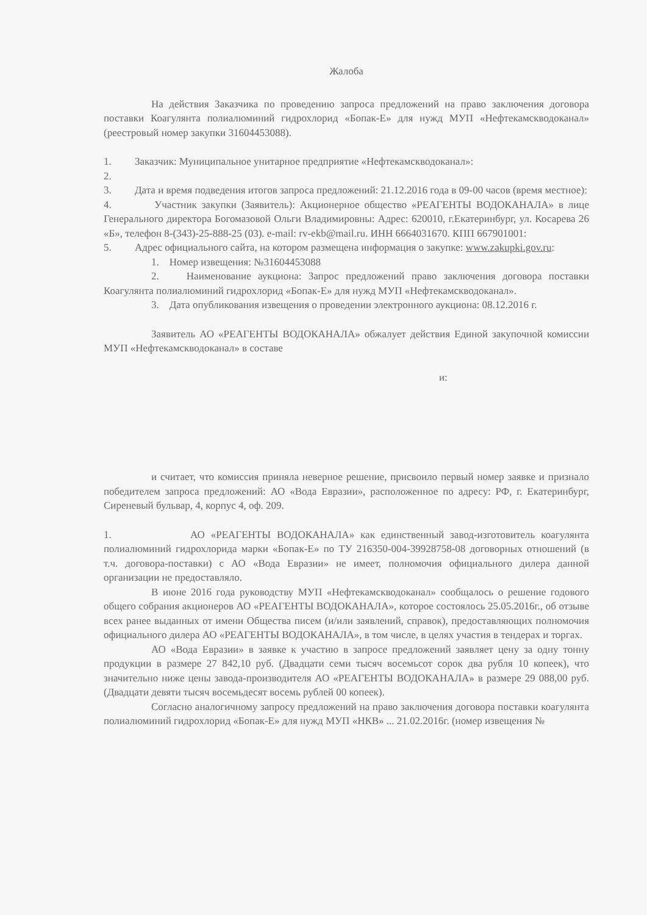Жалоба
На действия Заказчика по проведению запроса предложений на право заключения договора поставки Коагулянта полиалюминий гидрохлорид «Бопак-Е» для нужд МУП «Нефтекамскводоканал» (реестровый номер закупки 31604453088).
1. Заказчик: Муниципальное унитарное предприятие «Нефтекамскводоканал»:
2.
3. Дата и время подведения итогов запроса предложений: 21.12.2016 года в 09-00 часов (время местное):
4. Участник закупки (Заявитель): Акционерное общество «РЕАГЕНТЫ ВОДОКАНАЛА» в лице Генерального директора Богомазовой Ольги Владимировны: Адрес: 620010, г.Екатеринбург, ул. Косарева 26 «Б», телефон 8-(343)-25-888-25 (03). e-mail: rv-ekb@mail.ru. ИНН 6664031670. КПП 667901001:
5. Адрес официального сайта, на котором размещена информация о закупке: www.zakupki.gov.ru:
1. Номер извещения: №31604453088
2. Наименование аукциона: Запрос предложений право заключения договора поставки Коагулянта полиалюминий гидрохлорид «Бопак-Е» для нужд МУП «Нефтекамскводоканал».
3. Дата опубликования извещения о проведении электронного аукциона: 08.12.2016 г.
Заявитель АО «РЕАГЕНТЫ ВОДОКАНАЛА» обжалует действия Единой закупочной комиссии МУП «Нефтекамскводоканал» в составе
и:
и считает, что комиссия приняла неверное решение, присвоило первый номер заявке и признало победителем запроса предложений: АО «Вода Евразии», расположенное по адресу: РФ, г. Екатеринбург, Сиреневый бульвар, 4, корпус 4, оф. 209.
1. АО «РЕАГЕНТЫ ВОДОКАНАЛА» как единственный завод-изготовитель коагулянта полиалюминий гидрохлорида марки «Бопак-Е» по ТУ 216350-004-39928758-08 договорных отношений (в т.ч. договора-поставки) с АО «Вода Евразии» не имеет, полномочия официального дилера данной организации не предоставляло.
В июне 2016 года руководству МУП «Нефтекамскводоканал» сообщалось о решение годового общего собрания акционеров АО «РЕАГЕНТЫ ВОДОКАНАЛА», которое состоялось 25.05.2016г., об отзыве всех ранее выданных от имени Общества писем (и/или заявлений, справок), предоставляющих полномочия официального дилера АО «РЕАГЕНТЫ ВОДОКАНАЛА», в том числе, в целях участия в тендерах и торгах.
АО «Вода Евразии» в заявке к участию в запросе предложений заявляет цену за одну тонну продукции в размере 27 842,10 руб. (Двадцати семи тысяч восемьсот сорок два рубля 10 копеек), что значительно ниже цены завода-производителя АО «РЕАГЕНТЫ ВОДОКАНАЛА» в размере 29 088,00 руб. (Двадцати девяти тысяч восемьдесят восемь рублей 00 копеек).
Согласно аналогичному запросу предложений на право заключения договора поставки коагулянта полиалюминий гидрохлорид «Бопак-Е» для нужд МУП «НКВ» ... 21.02.2016г. (номер извещения №